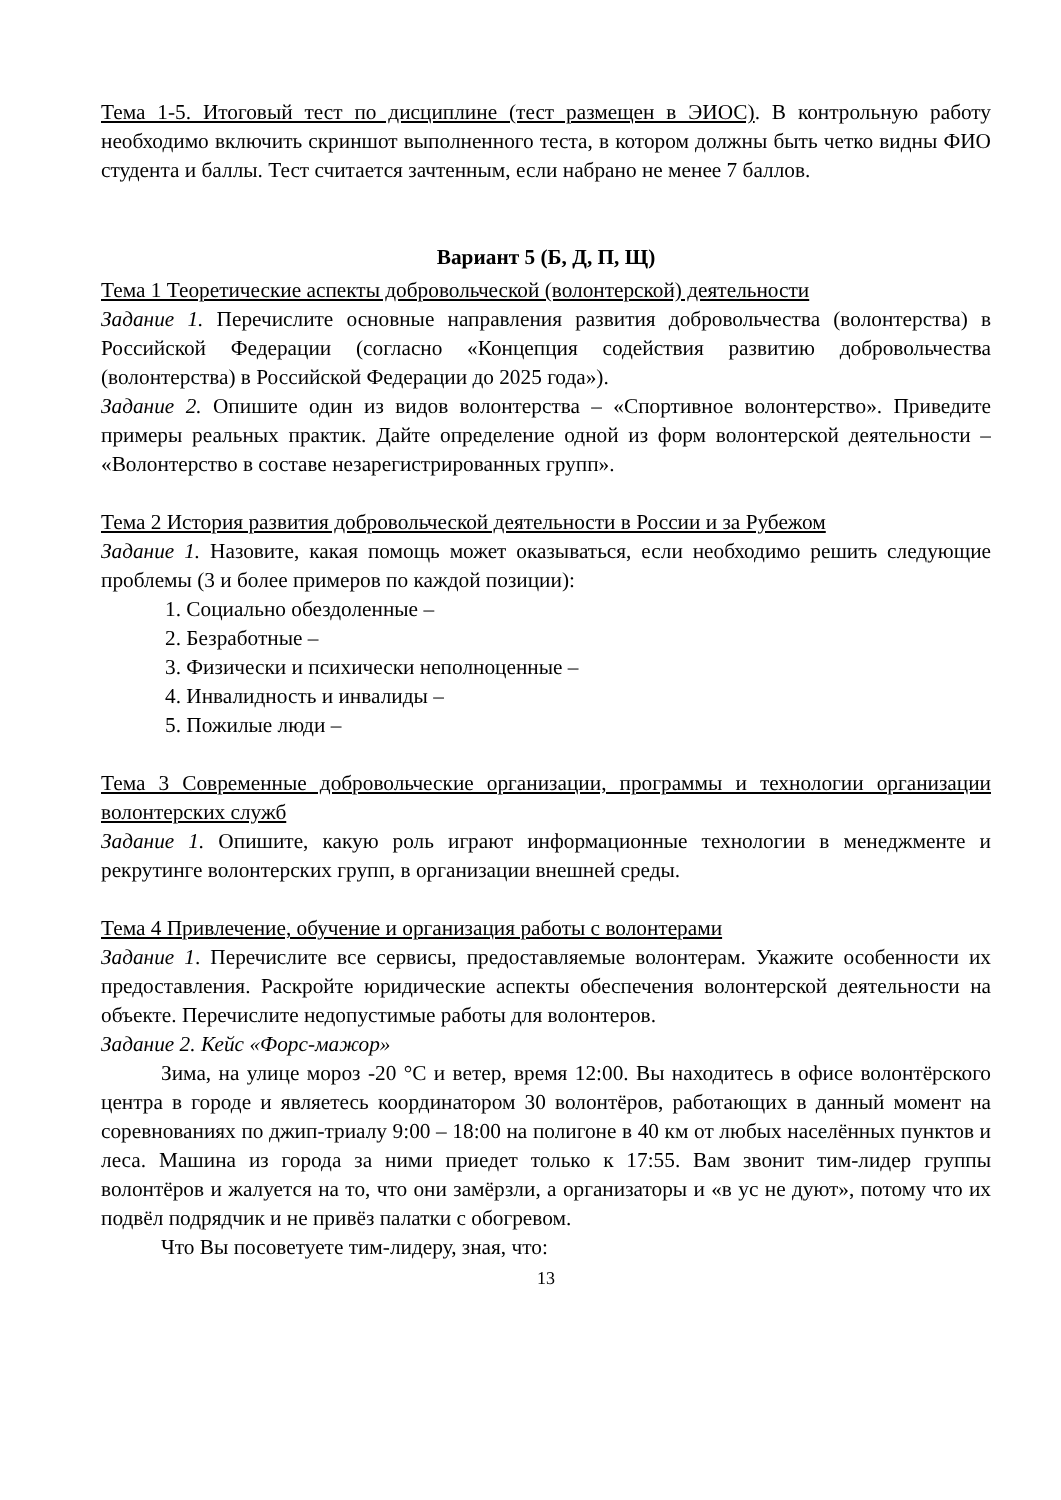Тема 1-5. Итоговый тест по дисциплине (тест размещен в ЭИОС). В контрольную работу необходимо включить скриншот выполненного теста, в котором должны быть четко видны ФИО студента и баллы. Тест считается зачтенным, если набрано не менее 7 баллов.
Вариант 5 (Б, Д, П, Щ)
Тема 1 Теоретические аспекты добровольческой (волонтерской) деятельности
Задание 1. Перечислите основные направления развития добровольчества (волонтерства) в Российской Федерации (согласно «Концепция содействия развитию добровольчества (волонтерства) в Российской Федерации до 2025 года»).
Задание 2. Опишите один из видов волонтерства – «Спортивное волонтерство». Приведите примеры реальных практик. Дайте определение одной из форм волонтерской деятельности – «Волонтерство в составе незарегистрированных групп».
Тема 2 История развития добровольческой деятельности в России и за Рубежом
Задание 1. Назовите, какая помощь может оказываться, если необходимо решить следующие проблемы (3 и более примеров по каждой позиции):
1. Социально обездоленные –
2. Безработные –
3. Физически и психически неполноценные –
4. Инвалидность и инвалиды –
5. Пожилые люди –
Тема 3 Современные добровольческие организации, программы и технологии организации волонтерских служб
Задание 1. Опишите, какую роль играют информационные технологии в менеджменте и рекрутинге волонтерских групп, в организации внешней среды.
Тема 4 Привлечение, обучение и организация работы с волонтерами
Задание 1. Перечислите все сервисы, предоставляемые волонтерам. Укажите особенности их предоставления. Раскройте юридические аспекты обеспечения волонтерской деятельности на объекте. Перечислите недопустимые работы для волонтеров.
Задание 2. Кейс «Форс-мажор»
Зима, на улице мороз -20 °C и ветер, время 12:00. Вы находитесь в офисе волонтёрского центра в городе и являетесь координатором 30 волонтёров, работающих в данный момент на соревнованиях по джип-триалу 9:00 – 18:00 на полигоне в 40 км от любых населённых пунктов и леса. Машина из города за ними приедет только к 17:55. Вам звонит тим-лидер группы волонтёров и жалуется на то, что они замёрзли, а организаторы и «в ус не дуют», потому что их подвёл подрядчик и не привёз палатки с обогревом.
Что Вы посоветуете тим-лидеру, зная, что:
13